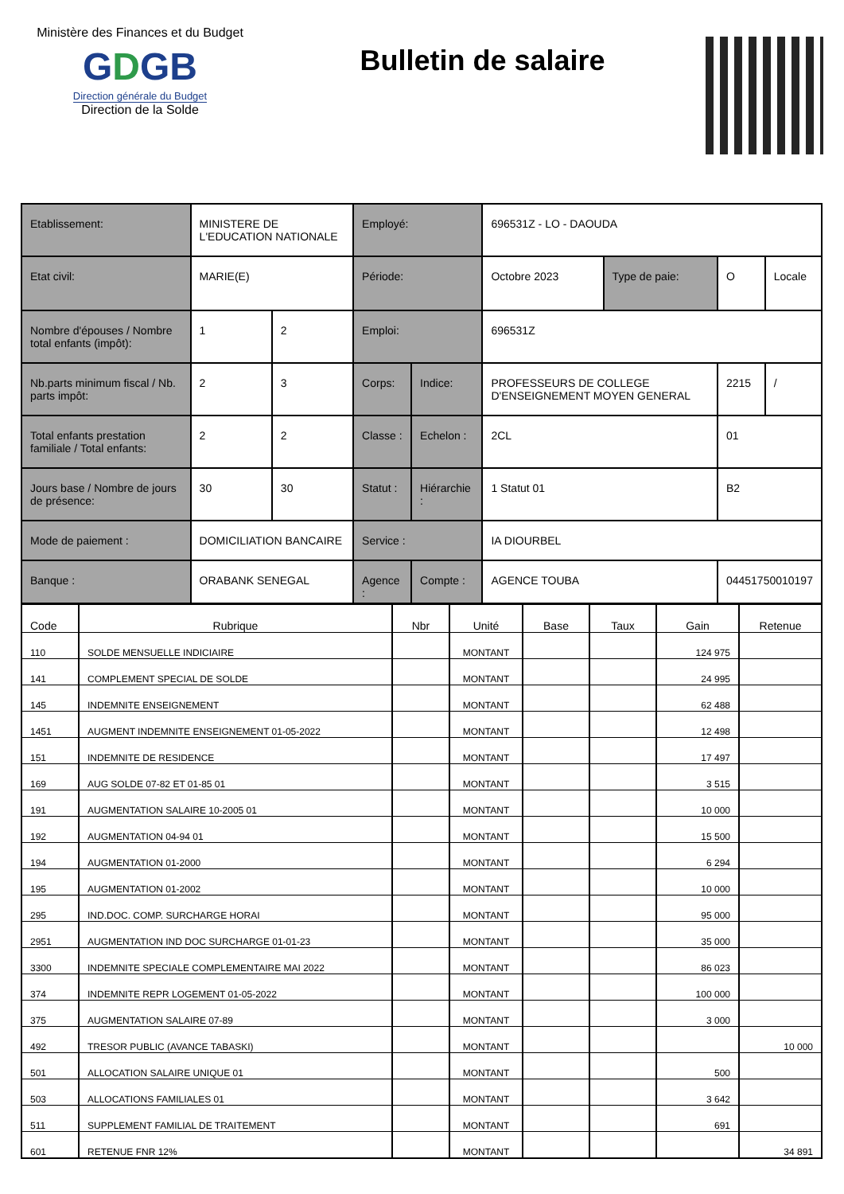Ministère des Finances et du Budget
GDGB
Direction générale du Budget
Direction de la Solde
Bulletin de salaire
| Etablissement: | | MINISTERE DE L'EDUCATION NATIONALE | | Employé: | | 696531Z - LO - DAOUDA | | | |
| Etat civil: | | MARIE(E) | | Période: | | Octobre 2023 | Type de paie: | O | Locale |
| Nombre d'épouses / Nombre total enfants (impôt): | | 1 | 2 | Emploi: | | 696531Z | | | |
| Nb.parts minimum fiscal / Nb. parts impôt: | | 2 | 3 | Corps: | Indice: | PROFESSEURS DE COLLEGE D'ENSEIGNEMENT MOYEN GENERAL | | 2215 | / |
| Total enfants prestation familiale / Total enfants: | | 2 | 2 | Classe : | Echelon : | 2CL | | 01 | |
| Jours base / Nombre de jours de présence: | | 30 | 30 | Statut : | Hiérarchie : | 1 Statut 01 | | B2 | |
| Mode de paiement : | DOMICILIATION BANCAIRE | | | Service : | | IA DIOURBEL | | | |
| Banque : | ORABANK SENEGAL | | | Agence : | Compte : | AGENCE TOUBA | | 04451750010197 | |
| Code | Rubrique | Nbr | Unité | Base | Taux | Gain | Retenue |
| --- | --- | --- | --- | --- | --- | --- | --- |
| 110 | SOLDE MENSUELLE INDICIAIRE | | MONTANT | | | 124 975 | |
| 141 | COMPLEMENT SPECIAL DE SOLDE | | MONTANT | | | 24 995 | |
| 145 | INDEMNITE ENSEIGNEMENT | | MONTANT | | | 62 488 | |
| 1451 | AUGMENT INDEMNITE ENSEIGNEMENT 01-05-2022 | | MONTANT | | | 12 498 | |
| 151 | INDEMNITE DE RESIDENCE | | MONTANT | | | 17 497 | |
| 169 | AUG SOLDE 07-82 ET 01-85 01 | | MONTANT | | | 3 515 | |
| 191 | AUGMENTATION SALAIRE 10-2005 01 | | MONTANT | | | 10 000 | |
| 192 | AUGMENTATION 04-94 01 | | MONTANT | | | 15 500 | |
| 194 | AUGMENTATION 01-2000 | | MONTANT | | | 6 294 | |
| 195 | AUGMENTATION 01-2002 | | MONTANT | | | 10 000 | |
| 295 | IND.DOC. COMP. SURCHARGE HORAI | | MONTANT | | | 95 000 | |
| 2951 | AUGMENTATION IND DOC SURCHARGE 01-01-23 | | MONTANT | | | 35 000 | |
| 3300 | INDEMNITE SPECIALE COMPLEMENTAIRE MAI 2022 | | MONTANT | | | 86 023 | |
| 374 | INDEMNITE REPR LOGEMENT 01-05-2022 | | MONTANT | | | 100 000 | |
| 375 | AUGMENTATION SALAIRE 07-89 | | MONTANT | | | 3 000 | |
| 492 | TRESOR PUBLIC (AVANCE TABASKI) | | MONTANT | | | | 10 000 |
| 501 | ALLOCATION SALAIRE UNIQUE 01 | | MONTANT | | | 500 | |
| 503 | ALLOCATIONS FAMILIALES 01 | | MONTANT | | | 3 642 | |
| 511 | SUPPLEMENT FAMILIAL DE TRAITEMENT | | MONTANT | | | 691 | |
| 601 | RETENUE FNR 12% | | MONTANT | | | | 34 891 |